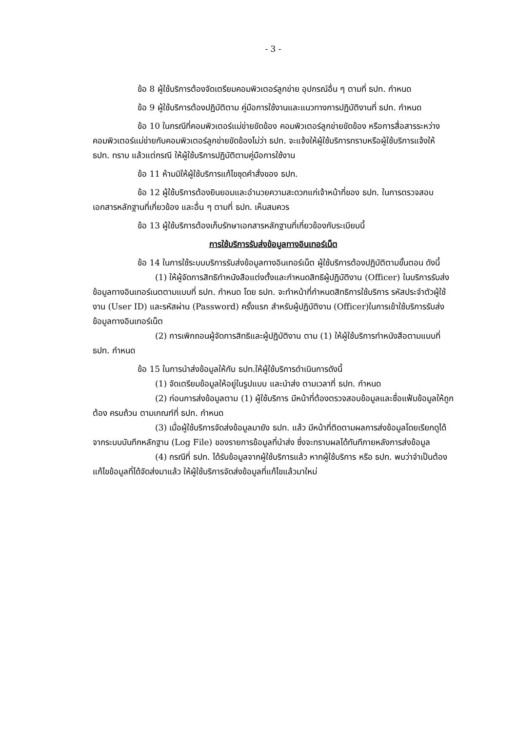- 3 -
ข้อ 8 ผู้ใช้บริการต้องจัดเตรียมคอมพิวเตอร์ลูกข่าย อุปกรณ์อื่น ๆ ตามที่ ธปท. กำหนด
ข้อ 9 ผู้ใช้บริการต้องปฏิบัติตาม คู่มือการใช้งานและแนวทางการปฏิบัติงานที่ ธปท. กำหนด
ข้อ 10 ในกรณีที่คอมพิวเตอร์แม่ข่ายขัดข้อง คอมพิวเตอร์ลูกข่ายขัดข้อง หรือการสื่อสารระหว่างคอมพิวเตอร์แม่ข่ายกับคอมพิวเตอร์ลูกข่ายขัดข้องไม่ว่า ธปท. จะแจ้งให้ผู้ใช้บริการทราบหรือผู้ใช้บริการแจ้งให้ ธปท. ทราบ แล้วแต่กรณี ให้ผู้ใช้บริการปฏิบัติตามคู่มือการใช้งาน
ข้อ 11 ห้ามมิให้ผู้ใช้บริการแก้ไขชุดคำสั่งของ ธปท.
ข้อ 12 ผู้ใช้บริการต้องยินยอมและอำนวยความสะดวกแก่เจ้าหน้าที่ของ ธปท. ในการตรวจสอบเอกสารหลักฐานที่เกี่ยวข้อง และอื่น ๆ ตามที่ ธปท. เห็นสมควร
ข้อ 13 ผู้ใช้บริการต้องเก็บรักษาเอกสารหลักฐานที่เกี่ยวข้องกับระเบียบนี้
การใช้บริการรับส่งข้อมูลทางอินเทอร์เน็ต
ข้อ 14 ในการใช้ระบบบริการรับส่งข้อมูลทางอินเทอร์เน็ต ผู้ใช้บริการต้องปฏิบัติตามขั้นตอน ดังนี้
(1) ให้ผู้จัดการสิทธิทำหนังสือแต่งตั้งและกำหนดสิทธิผู้ปฏิบัติงาน (Officer) ในบริการรับส่งข้อมูลทางอินเทอร์เนตตามแบบที่ ธปท. กำหนด โดย ธปท. จะทำหน้าที่กำหนดสิทธิการใช้บริการ รหัสประจำตัวผู้ใช้งาน (User ID) และรหัสผ่าน (Password) ครั้งแรก สำหรับผู้ปฏิบัติงาน (Officer)ในการเข้าใช้บริการรับส่งข้อมูลทางอินเทอร์เน็ต
(2) การเพิกถอนผู้จัดการสิทธิและผู้ปฏิบัติงาน ตาม (1) ให้ผู้ใช้บริการทำหนังสือตามแบบที่ ธปท. กำหนด
ข้อ 15 ในการนำส่งข้อมูลให้กับ ธปท.ให้ผู้ใช้บริการดำเนินการดังนี้
(1) จัดเตรียมข้อมูลให้อยู่ในรูปแบบ และนำส่ง ตามเวลาที่ ธปท. กำหนด
(2) ก่อนการส่งข้อมูลตาม (1) ผู้ใช้บริการ มีหน้าที่ต้องตรวจสอบข้อมูลและชื่อแฟ้มข้อมูลให้ถูกต้อง ครบถ้วน ตามเกณฑ์ที่ ธปท. กำหนด
(3) เมื่อผู้ใช้บริการจัดส่งข้อมูลมายัง ธปท. แล้ว มีหน้าที่ติดตามผลการส่งข้อมูลโดยเรียกดูได้จากระบบบันทึกหลักฐาน (Log File) ของรายการข้อมูลที่นำส่ง ซึ่งจะทราบผลได้ทันทีภายหลังการส่งข้อมูล
(4) กรณีที่ ธปท. ได้รับข้อมูลจากผู้ใช้บริการแล้ว หากผู้ใช้บริการ หรือ ธปท. พบว่าจำเป็นต้องแก้ไขข้อมูลที่ได้จัดส่งมาแล้ว ให้ผู้ใช้บริการจัดส่งข้อมูลที่แก้ไขแล้วมาใหม่